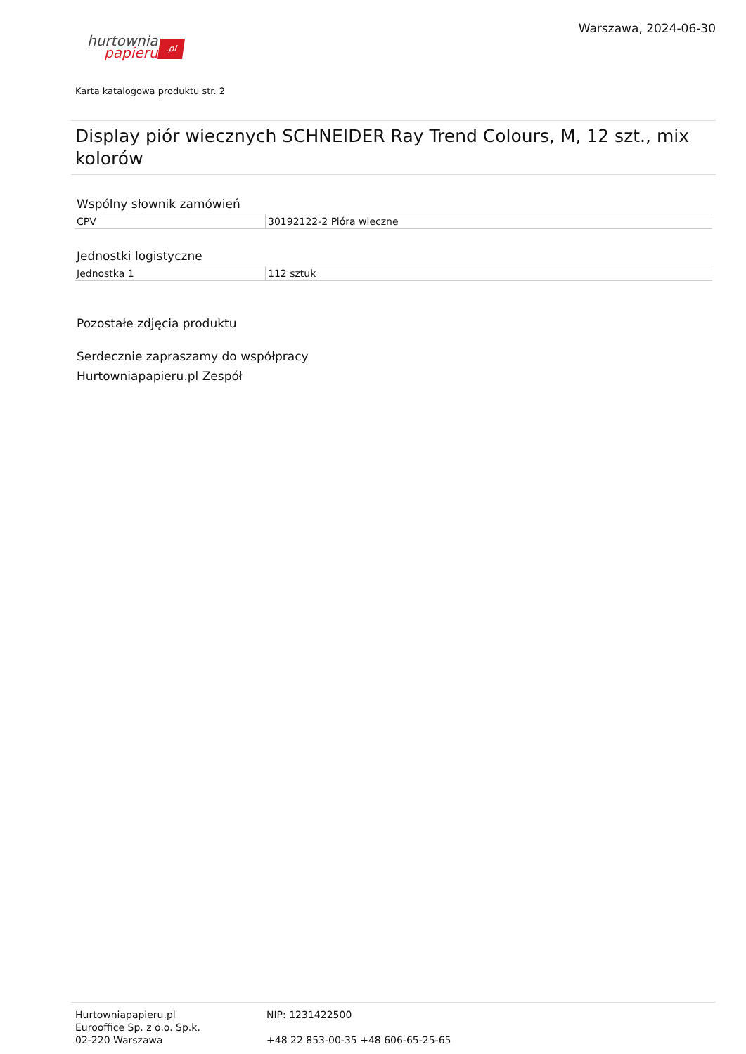hurtownia
papieru.pl
Warszawa, 2024-06-30
Karta katalogowa produktu str. 2
Display piór wiecznych SCHNEIDER Ray Trend Colours, M, 12 szt., mix kolorów
Wspólny słownik zamówień
| CPV | 30192122-2 Pióra wieczne |
Jednostki logistyczne
| Jednostka 1 | 112 sztuk |
Pozostałe zdjęcia produktu
Serdecznie zapraszamy do współpracy
Hurtowniapapieru.pl Zespół
Hurtowniapapieru.pl
Eurooffice Sp. z o.o. Sp.k.
02-220 Warszawa
NIP: 1231422500
+48 22 853-00-35 +48 606-65-25-65